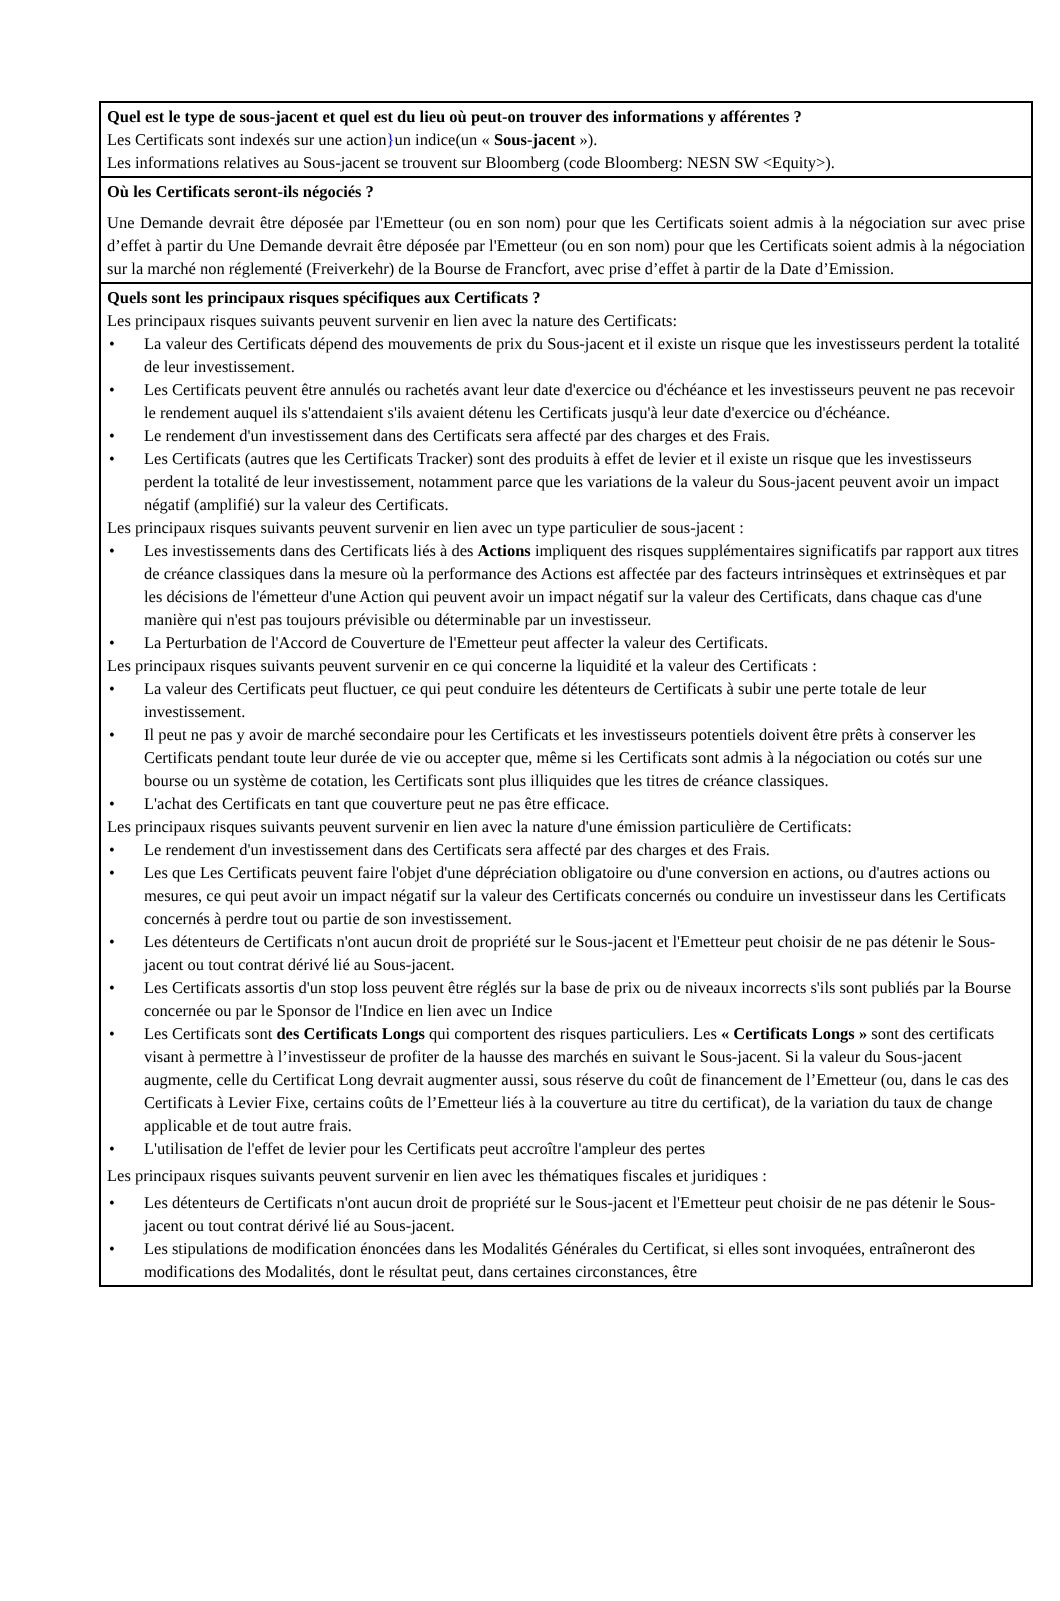Quel est le type de sous-jacent et quel est du lieu où peut-on trouver des informations y afférentes ?
Les Certificats sont indexés sur une action}un indice(un « Sous-jacent »).
Les informations relatives au Sous-jacent se trouvent sur Bloomberg (code Bloomberg: NESN SW <Equity>).
Où les Certificats seront-ils négociés ?
Une Demande devrait être déposée par l'Emetteur (ou en son nom) pour que les Certificats soient admis à la négociation sur avec prise d’effet à partir du Une Demande devrait être déposée par l'Emetteur (ou en son nom) pour que les Certificats soient admis à la négociation sur la marché non réglementé (Freiverkehr) de la Bourse de Francfort, avec prise d’effet à partir de la Date d’Emission.
Quels sont les principaux risques spécifiques aux Certificats ?
Les principaux risques suivants peuvent survenir en lien avec la nature des Certificats:
• La valeur des Certificats dépend des mouvements de prix du Sous-jacent et il existe un risque que les investisseurs perdent la totalité de leur investissement.
• Les Certificats peuvent être annulés ou rachetés avant leur date d'exercice ou d'échéance et les investisseurs peuvent ne pas recevoir le rendement auquel ils s'attendaient s'ils avaient détenu les Certificats jusqu'à leur date d'exercice ou d'échéance.
• Le rendement d'un investissement dans des Certificats sera affecté par des charges et des Frais.
• Les Certificats (autres que les Certificats Tracker) sont des produits à effet de levier et il existe un risque que les investisseurs perdent la totalité de leur investissement, notamment parce que les variations de la valeur du Sous-jacent peuvent avoir un impact négatif (amplifié) sur la valeur des Certificats.
Les principaux risques suivants peuvent survenir en lien avec un type particulier de sous-jacent :
• Les investissements dans des Certificats liés à des Actions impliquent des risques supplémentaires significatifs par rapport aux titres de créance classiques dans la mesure où la performance des Actions est affectée par des facteurs intrinsèques et extrinsèques et par les décisions de l'émetteur d'une Action qui peuvent avoir un impact négatif sur la valeur des Certificats, dans chaque cas d'une manière qui n'est pas toujours prévisible ou déterminable par un investisseur.
• La Perturbation de l'Accord de Couverture de l'Emetteur peut affecter la valeur des Certificats.
Les principaux risques suivants peuvent survenir en ce qui concerne la liquidité et la valeur des Certificats :
• La valeur des Certificats peut fluctuer, ce qui peut conduire les détenteurs de Certificats à subir une perte totale de leur investissement.
• Il peut ne pas y avoir de marché secondaire pour les Certificats et les investisseurs potentiels doivent être prêts à conserver les Certificats pendant toute leur durée de vie ou accepter que, même si les Certificats sont admis à la négociation ou cotés sur une bourse ou un système de cotation, les Certificats sont plus illiquides que les titres de créance classiques.
• L'achat des Certificats en tant que couverture peut ne pas être efficace.
Les principaux risques suivants peuvent survenir en lien avec la nature d'une émission particulière de Certificats:
• Le rendement d'un investissement dans des Certificats sera affecté par des charges et des Frais.
• Les que Les Certificats peuvent faire l'objet d'une dépréciation obligatoire ou d'une conversion en actions, ou d'autres actions ou mesures, ce qui peut avoir un impact négatif sur la valeur des Certificats concernés ou conduire un investisseur dans les Certificats concernés à perdre tout ou partie de son investissement.
• Les détenteurs de Certificats n'ont aucun droit de propriété sur le Sous-jacent et l'Emetteur peut choisir de ne pas détenir le Sous-jacent ou tout contrat dérivé lié au Sous-jacent.
• Les Certificats assortis d'un stop loss peuvent être réglés sur la base de prix ou de niveaux incorrects s'ils sont publiés par la Bourse concernée ou par le Sponsor de l'Indice en lien avec un Indice
• Les Certificats sont des Certificats Longs qui comportent des risques particuliers. Les « Certificats Longs » sont des certificats visant à permettre à l’investisseur de profiter de la hausse des marchés en suivant le Sous-jacent. Si la valeur du Sous-jacent augmente, celle du Certificat Long devrait augmenter aussi, sous réserve du coût de financement de l’Emetteur (ou, dans le cas des Certificats à Levier Fixe, certains coûts de l’Emetteur liés à la couverture au titre du certificat), de la variation du taux de change applicable et de tout autre frais.
• L'utilisation de l'effet de levier pour les Certificats peut accroître l'ampleur des pertes
Les principaux risques suivants peuvent survenir en lien avec les thématiques fiscales et juridiques :
• Les détenteurs de Certificats n'ont aucun droit de propriété sur le Sous-jacent et l'Emetteur peut choisir de ne pas détenir le Sous-jacent ou tout contrat dérivé lié au Sous-jacent.
• Les stipulations de modification énoncées dans les Modalités Générales du Certificat, si elles sont invoquées, entraîneront des modifications des Modalités, dont le résultat peut, dans certaines circonstances, être